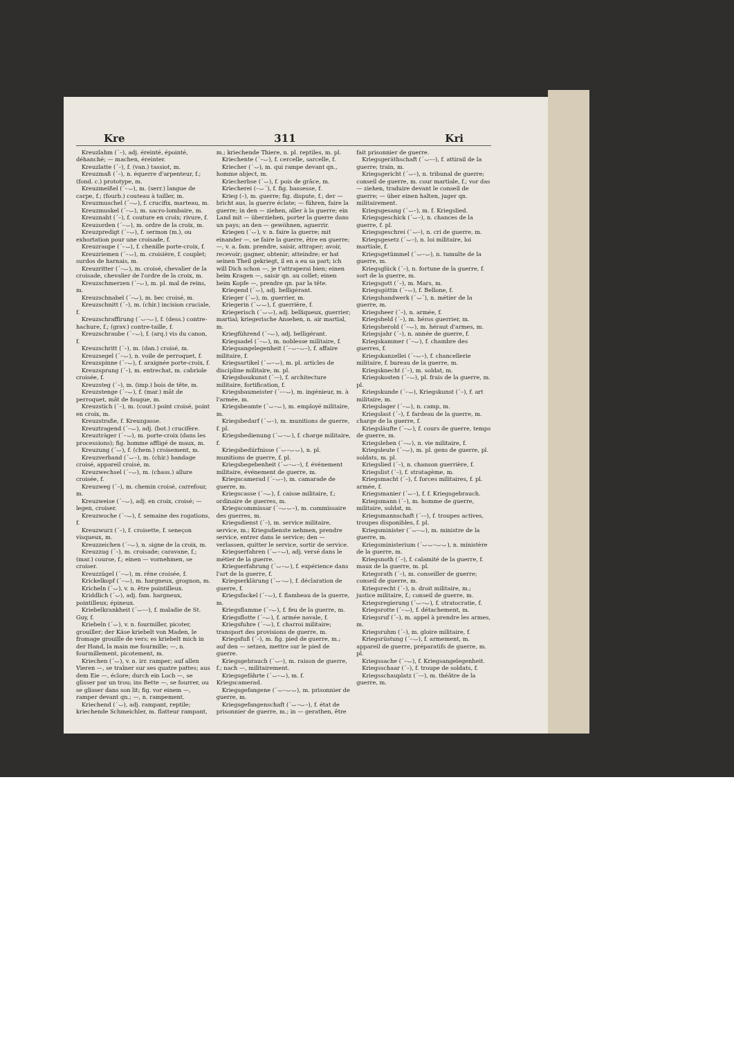Kre 311 Kri
Kreuzlahm (´–), adj. éreinté, épointé, déhanché; — machen, éreinter.
Kreuzlatte (´–), f. (van.) tassiot, m.
Kreuzmaß (´–), n. équerre d'arpenteur, f.; (fond. c.) prototype, m.
Kreuzmeißel (´–⌣), m. (serr.) langue de carpe, f.; (fourb.) couteau à tailler, m.
Kreuzmuschel (´–⌣), f. crucifix, marteau, m.
Kreuzmuskel (´–⌣), m. sacro-lombaire, m.
Kreuznaht (´–), f. couture en croix; rivure, f.
Kreuzorden (´–⌣), m. ordre de la croix, m.
Kreuzpredigt (´–⌣), f. sermon (m.), ou exhortation pour une croisade, f.
Kreuzraupe (´–⌣), f. chenille porte-croix, f.
Kreuzriemen (´–⌣), m. croisière, f. couplet; surdos de harnais, m.
Kreuzritter (´–⌣), m. croisé, chevalier de la croisade, chevalier de l'ordre de la croix, m.
Kreuzschmerzen (´–⌣), m. pl. mal de reins, m.
Kreuzschnabel (´–⌣), m. bec croisé, m.
Kreuzschnitt (´–), m. (chir.) incision cruciale, f.
Kreuzschraffirung (´⌣–⌣), f. (dess.) contre-hachure, f.; (grav.) contre-taille, f.
Kreuzschraube (´–⌣), f. (arq.) vis du canon, f.
Kreuzschritt (´–), m. (dan.) croisé, m.
Kreuzsegel (´–⌣), n. voile de perroquet, f.
Kreuzspinne (´–⌣), f. araignée porte-croix, f.
Kreuzsprung (´–), m. entrechat, m. cabriole croisée, f.
Kreuzsteg (´–), m. (imp.) bois de tête, m.
Kreuzstenge (´–⌣), f. (mar.) mât de perroquet, mât de fougue, m.
Kreuzstich (´–), m. (cout.) point croisé, point en croix, m.
Kreuzstraße, f. Kreuzgasse.
Kreuztragend (´–⌣), adj. (bot.) crucifère.
Kreuzträger (´–⌣), m. porte-croix (dans les processions); fig. homme affligé de maux, m.
Kreuzung (´⌣), f. (chem.) croisement, m.
Kreuzverband (´⌣–), m. (chir.) bandage croisé, appareil croisé, m.
Kreuzwechsel (´–⌣), m. (chass.) allure croisée, f.
Kreuzweg (´–), m. chemin croisé, carrefour, m.
Kreuzweise (´–⌣), adj. en croix, croisé; — legen, croiser.
Kreuzwoche (´–⌣), f. semaine des rogations, f.
Kreuzwurz (´–), f. croisette, f. seneçon visqueux, m.
Kreuzzeichen (´–⌣), n. signe de la croix, m.
Kreuzzug (´–), m. croisade; caravane, f.; (mar.) course, f.; einen — vornehmen, se croiser.
Kreuzzügel (´–⌣), m. rêne croisée, f.
Krickelkopf (´–⌣), m. hargneux, grognon, m.
Kricheln (´⌣), v. n. être pointilleux.
Kriddlich (´⌣), adj. fam. hargneux, pointilleux; épineux.
Kriebelkrankheit (´⌣––), f. maladie de St. Guy, f.
Kriebeln (´⌣), v. n. fourmiller, picoter, grouiller; der Käse kriebelt von Maden, le fromage grouille de vers; es kriebelt mich in der Hand, la main me fourmille; —, n. fourmillement, picotement, m.
Kriechen (´⌣), v. n. irr. ramper; auf allen Vieren —, se traîner sur ses quatre pattes; aus dem Eie —, éclore; durch ein Loch —, se glisser par un trou; ins Bette —, se fourrer, ou se glisser dans son lit; fig. vor einem —, ramper devant qn.; —, n. rampement.
Kriechend (´⌣), adj. rampant, reptile; kriechende Schmeichler, m. flatteur rampant, m.; kriechende Thiere, n. pl. reptiles, m. pl.
Kriechente (´–⌣), f. cercelle, sarcelle, f.
Kriecher (´⌣), m. qui rampe devant qn., homme abject, m.
Kriecherbse (´⌣), f. pois de grâce, m.
Kriecherei (–⌣´), f. fig. bassesse, f.
Krieg (–), m. guerre; fig. dispute, f.; der — bricht aus, la guerre éclate; — führen, faire la guerre; in den — ziehen, aller à la guerre; ein Land mit — überziehen, porter la guerre dans un pays; an den — gewöhnen, aguerrir.
Kriegen (´⌣), v. n. faire la guerre; mit einander —, se faire la guerre, être en guerre; —, v. a. fam. prendre, saisir, attraper; avoir, recevoir; gagner, obtenir; atteindre; er hat seinen Theil gekriegt, il en a eu sa part; ich will Dich schon —, je t'attraperai bien; einen beim Kragen —, saisir qn. au collet; einen beim Kopfe —, prendre qn. par la tête.
Kriegend (´⌣), adj. belligérant.
Krieger (´⌣), m. guerrier, m.
Kriegerin (´⌣⌣), f. guerrière, f.
Kriegerisch (´⌣⌣), adj. belliqueux, guerrier; martial; kriegerische Ansehen, n. air martial, m.
Kriegführend (´–⌣), adj. belligérant.
Kriegsadel (´–⌣), m. noblesse militaire, f.
Kriegsangelegenheit (´–⌣–⌣–), f. affaire militaire, f.
Kriegsartikel (´⌣–⌣), m. pl. articles de discipline militaire, m. pl.
Kriegsbaukunst (´––), f. architecture militaire, fortification, f.
Kriegsbaumeister (´––⌣), m. ingénieur, m. à l'armée, m.
Kriegsbeamte (´⌣–⌣), m. employé militaire, m.
Kriegsbedarf (´⌣–), m. munitions de guerre, f. pl.
Kriegsbedienung (´⌣–⌣), f. charge militaire, f.
Kriegsbedürfnisse (´⌣–⌣⌣), n. pl. munitions de guerre, f. pl.
Kriegsbegebenheit (´⌣–⌣–), f. événement militaire, événement de guerre, m.
Kriegscamerad (´–⌣–), m. camarade de guerre, m.
Kriegscasse (´–⌣), f. caisse militaire, f.; ordinaire de guerres, m.
Kriegscommissar (´–⌣⌣–), m. commissaire des guerres, m.
Kriegsdienst (´–), m. service militaire, service, m.; Kriegsdienste nehmen, prendre service, entrer dans le service; den — verlassen, quitter le service, sortir de service.
Kriegserfahren (´⌣–⌣), adj. versé dans le métier de la guerre.
Kriegserfahrung (´⌣–⌣), f. expérience dans l'art de la guerre, f.
Kriegserklärung (´⌣–⌣), f. déclaration de guerre, f.
Kriegsfackel (´–⌣), f. flambeau de la guerre, m.
Kriegsflamme (´–⌣), f. feu de la guerre, m.
Kriegsflotte (´–⌣), f. armée navale, f.
Kriegsfuhre (´–⌣), f. charroi militaire; transport des provisions de guerre, m.
Kriegsfuß (´–), m. fig. pied de guerre, m.; auf den — setzen, mettre sur le pied de guerre.
Kriegsgebrauch (´⌣–), m. raison de guerre, f.; nach —, militairement.
Kriegsgefährte (´⌣–⌣), m. f. Kriegscamerad.
Kriegsgefangene (´⌣–⌣⌣), m. prisonnier de guerre, m.
Kriegsgefangenschaft (´⌣–⌣–), f. état de prisonnier de guerre, m.; in — gerathen, être fait prisonnier de guerre.
Kriegsgeräthschaft (´⌣––), f. attirail de la guerre; train, m.
Kriegsgericht (´⌣–), n. tribunal de guerre; conseil de guerre, m. cour martiale, f.; vor das — ziehen, traduire devant le conseil de guerre; — über einen halten, juger qn. militairement.
Kriegsgesang (´⌣–), m. f. Kriegslied.
Kriegsgeschick (´⌣–), n. chances de la guerre, f. pl.
Kriegsgeschrei (´⌣–), n. cri de guerre, m.
Kriegsgesetz (´⌣–), n. loi militaire, loi martiale, f.
Kriegsgetümmel (´⌣–⌣), n. tumulte de la guerre, m.
Kriegsglück (´–), n. fortune de la guerre, f. sort de la guerre, m.
Kriegsgott (´–), m. Mars, m.
Kriegsgöttin (´–⌣), f. Bellone, f.
Kriegshandwerk (´⌣´), n. métier de la guerre, m.
Kriegsheer (´–), n. armée, f.
Kriegsheld (´–), m. héros guerrier, m.
Kriegsherold (´–⌣), m. héraut d'armes, m.
Kriegsjahr (´–), n. année de guerre, f.
Kriegskammer (´–⌣), f. chambre des guerres, f.
Kriegskanzellei (´–⌣–), f. chancellerie militaire, f. bureau de la guerre, m.
Kriegsknecht (´–), m. soldat, m.
Kriegskosten (´–⌣), pl. frais de la guerre, m. pl.
Kriegskunde (´–⌣), Kriegskunst (´–), f. art militaire, m.
Kriegslager (´–⌣), n. camp, m.
Kriegslast (´–), f. fardeau de la guerre, m. charge de la guerre, f.
Kriegsläufte (´–⌣), f. cours de guerre, temps de guerre, m.
Kriegsleben (´–⌣), n. vie militaire, f.
Kriegsleute (´–⌣), m. pl. gens de guerre, pl. soldats, m. pl.
Kriegslied (´–), n. chanson guerrière, f.
Kriegslist (´–), f. stratagème, m.
Kriegsmacht (´–), f. forces militaires, f. pl. armée, f.
Kriegsmanier (´⌣–), f. f. Kriegsgebrauch.
Kriegsmann (´–), m. homme de guerre, militaire, soldat, m.
Kriegsmannschaft (´––), f. troupes actives, troupes disponibles, f. pl.
Kriegsminister (´⌣–⌣), m. ministre de la guerre, m.
Kriegsministerium (´⌣⌣–⌣⌣), n. ministère de la guerre, m.
Kriegsnoth (´–), f. calamité de la guerre, f. maux de la guerre, m. pl.
Kriegsrath (´–), m. conseiller de guerre; conseil de guerre, m.
Kriegsrecht (´–), n. droit militaire, m.; justice militaire, f.; conseil de guerre, m.
Kriegsregierung (´⌣–⌣), f. stratocratie, f.
Kriegsrotte (´–⌣), f. détachement, m.
Kriegsruf (´–), m. appel à prendre les armes, m.
Kriegsruhm (´–), m. gloire militaire, f.
Kriegsrüstung (´–⌣), f. armement, m. appareil de guerre, préparatifs de guerre, m. pl.
Kriegssache (´–⌣), f. Kriegsangelegenheit.
Kriegsschaar (´–), f. troupe de soldats, f.
Kriegsschauplatz (´––), m. théâtre de la guerre, m.